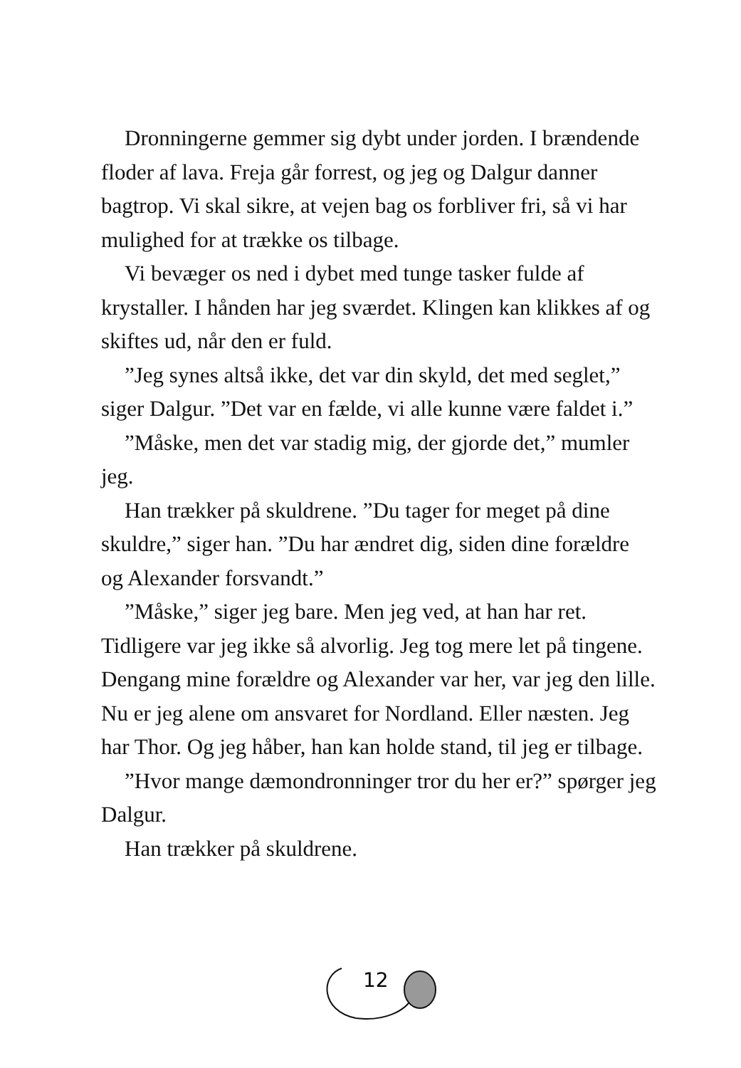Dronningerne gemmer sig dybt under jorden. I brændende floder af lava. Freja går forrest, og jeg og Dalgur danner bagtrop. Vi skal sikre, at vejen bag os forbliver fri, så vi har mulighed for at trække os tilbage.
Vi bevæger os ned i dybet med tunge tasker fulde af krystaller. I hånden har jeg sværdet. Klingen kan klikkes af og skiftes ud, når den er fuld.
”Jeg synes altså ikke, det var din skyld, det med seglet,” siger Dalgur. ”Det var en fælde, vi alle kunne være faldet i.”
”Måske, men det var stadig mig, der gjorde det,” mumler jeg.
Han trækker på skuldrene. ”Du tager for meget på dine skuldre,” siger han. ”Du har ændret dig, siden dine forældre og Alexander forsvandt.”
”Måske,” siger jeg bare. Men jeg ved, at han har ret. Tidligere var jeg ikke så alvorlig. Jeg tog mere let på tingene. Dengang mine forældre og Alexander var her, var jeg den lille. Nu er jeg alene om ansvaret for Nordland. Eller næsten. Jeg har Thor. Og jeg håber, han kan holde stand, til jeg er tilbage.
”Hvor mange dæmondronninger tror du her er?” spørger jeg Dalgur.
Han trækker på skuldrene.
12